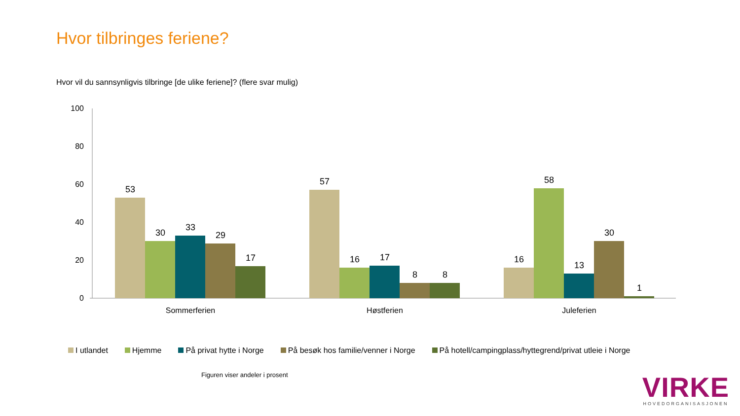Hvor tilbringes feriene?
Hvor vil du sannsynligvis tilbringe [de ulike feriene]? (flere svar mulig)
100
80
60
40
20
0
53
30
33
29
17
57
16
17
8
8
16
58
13
30
1
Sommerferien
Høstferien
Juleferien
I utlandet Hjemme På privat hytte i Norge På besøk hos familie/venner i Norge På hotell/campingplass/hyttegrend/privat utleie i Norge
Figuren viser andeler i prosent
VIRKE
HOVEDORGANISASJONEN